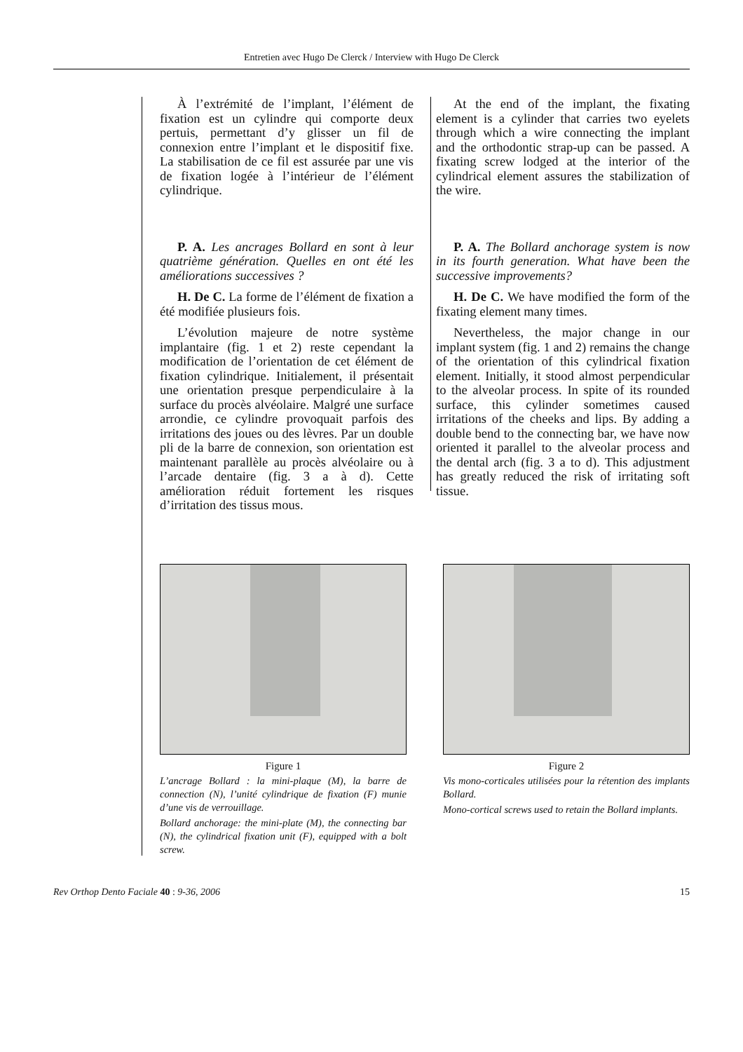Entretien avec Hugo De Clerck / Interview with Hugo De Clerck
À l’extrémité de l’implant, l’élément de fixation est un cylindre qui comporte deux pertuis, permettant d’y glisser un fil de connexion entre l’implant et le dispositif fixe. La stabilisation de ce fil est assurée par une vis de fixation logée à l’intérieur de l’élément cylindrique.
P. A. Les ancrages Bollard en sont à leur quatrième génération. Quelles en ont été les améliorations successives ?
H. De C. La forme de l’élément de fixation a été modifiée plusieurs fois.
L’évolution majeure de notre système implantaire (fig. 1 et 2) reste cependant la modification de l’orientation de cet élément de fixation cylindrique. Initialement, il présentait une orientation presque perpendiculaire à la surface du procès alvéolaire. Malgré une surface arrondie, ce cylindre provoquait parfois des irritations des joues ou des lèvres. Par un double pli de la barre de connexion, son orientation est maintenant parallèle au procès alvéolaire ou à l’arcade dentaire (fig. 3 a à d). Cette amélioration réduit fortement les risques d’irritation des tissus mous.
At the end of the implant, the fixating element is a cylinder that carries two eyelets through which a wire connecting the implant and the orthodontic strap-up can be passed. A fixating screw lodged at the interior of the cylindrical element assures the stabilization of the wire.
P. A. The Bollard anchorage system is now in its fourth generation. What have been the successive improvements?
H. De C. We have modified the form of the fixating element many times.
Nevertheless, the major change in our implant system (fig. 1 and 2) remains the change of the orientation of this cylindrical fixation element. Initially, it stood almost perpendicular to the alveolar process. In spite of its rounded surface, this cylinder sometimes caused irritations of the cheeks and lips. By adding a double bend to the connecting bar, we have now oriented it parallel to the alveolar process and the dental arch (fig. 3 a to d). This adjustment has greatly reduced the risk of irritating soft tissue.
Figure 1
L’ancrage Bollard : la mini-plaque (M), la barre de connection (N), l’unité cylindrique de fixation (F) munie d’une vis de verrouillage.
Bollard anchorage: the mini-plate (M), the connecting bar (N), the cylindrical fixation unit (F), equipped with a bolt screw.
Figure 2
Vis mono-corticales utilisées pour la rétention des implants Bollard.
Mono-cortical screws used to retain the Bollard implants.
Rev Orthop Dento Faciale 40 : 9-36, 2006 15